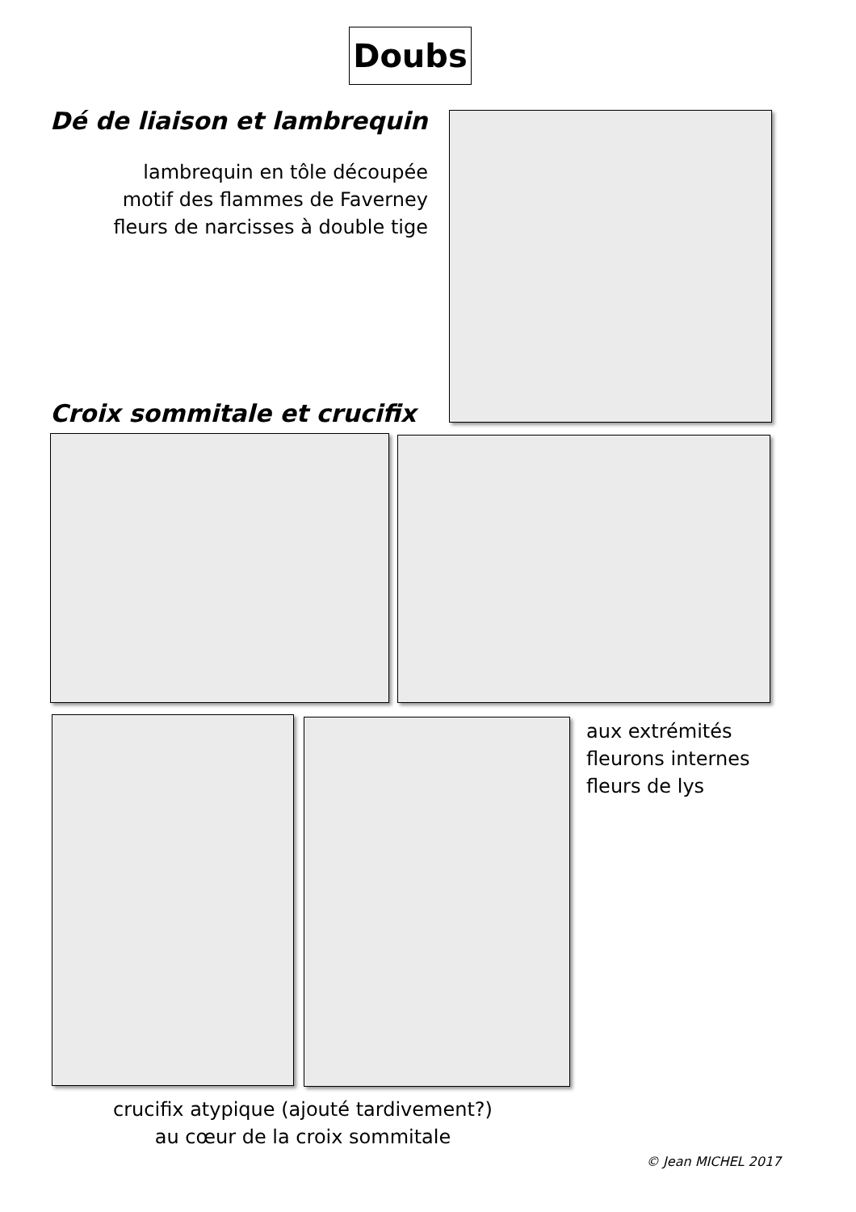Doubs
Dé de liaison et lambrequin
lambrequin en tôle découpée
motif des flammes de Faverney
fleurs de narcisses à double tige
Croix sommitale et crucifix
aux extrémités
fleurons internes
fleurs de lys
crucifix atypique (ajouté tardivement?)
au cœur de la croix sommitale
© Jean MICHEL 2017